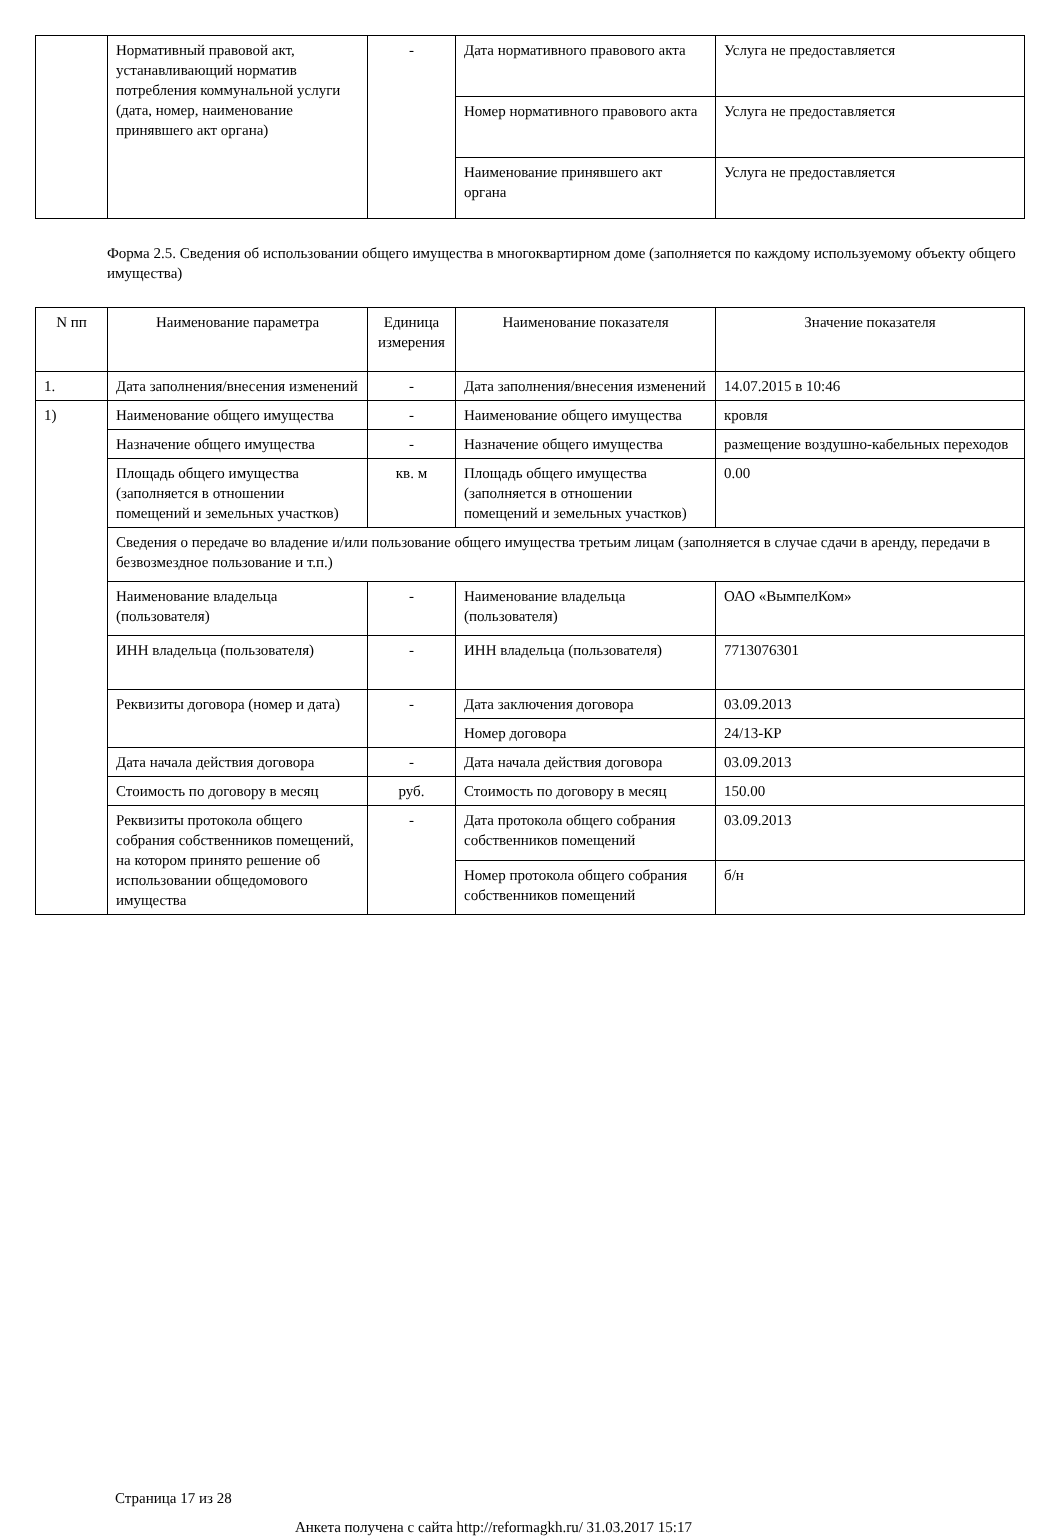| | Нормативный правовой акт, устанавливающий норматив потребления коммунальной услуги (дата, номер, наименование принявшего акт органа) | - | Дата нормативного правового акта | Услуга не предоставляется |
| | | | Номер нормативного правового акта | Услуга не предоставляется |
| | | | Наименование принявшего акт органа | Услуга не предоставляется |
Форма 2.5. Сведения об использовании общего имущества в многоквартирном доме (заполняется по каждому используемому объекту общего имущества)
| N пп | Наименование параметра | Единица измерения | Наименование показателя | Значение показателя |
| --- | --- | --- | --- | --- |
| 1. | Дата заполнения/внесения изменений | - | Дата заполнения/внесения изменений | 14.07.2015 в 10:46 |
| 1) | Наименование общего имущества | - | Наименование общего имущества | кровля |
| | Назначение общего имущества | - | Назначение общего имущества | размещение воздушно-кабельных переходов |
| | Площадь общего имущества (заполняется в отношении помещений и земельных участков) | кв. м | Площадь общего имущества (заполняется в отношении помещений и земельных участков) | 0.00 |
| | Сведения о передаче во владение и/или пользование общего имущества третьим лицам (заполняется в случае сдачи в аренду, передачи в безвозмездное пользование и т.п.) | | | |
| | Наименование владельца (пользователя) | - | Наименование владельца (пользователя) | ОАО «ВымпелКом» |
| | ИНН владельца (пользователя) | - | ИНН владельца (пользователя) | 7713076301 |
| | Реквизиты договора (номер и дата) | - | Дата заключения договора | 03.09.2013 |
| | | | Номер договора | 24/13-КР |
| | Дата начала действия договора | - | Дата начала действия договора | 03.09.2013 |
| | Стоимость по договору в месяц | руб. | Стоимость по договору в месяц | 150.00 |
| | Реквизиты протокола общего собрания собственников помещений, на котором принято решение об использовании общедомового имущества | - | Дата протокола общего собрания собственников помещений | 03.09.2013 |
| | | | Номер протокола общего собрания собственников помещений | б/н |
Страница 17 из 28
Анкета получена с сайта http://reformagkh.ru/ 31.03.2017 15:17